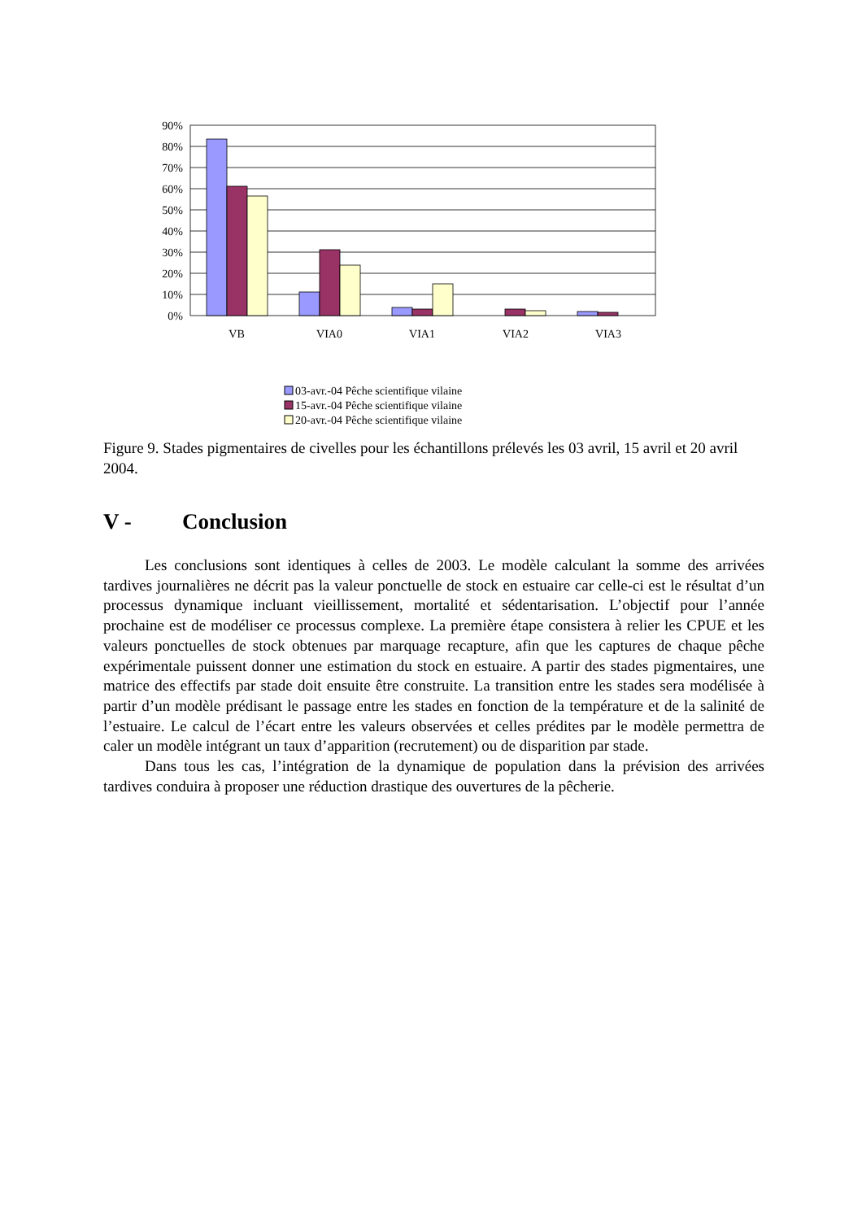90%
80%
70%
60%
50%
40%
30%
20%
10%
0%
VB
VIA0
VIA1
VIA2
VIA3
03-avr.-04 Pêche scientifique vilaine
15-avr.-04 Pêche scientifique vilaine
20-avr.-04 Pêche scientifique vilaine
Figure 9. Stades pigmentaires de civelles pour les échantillons prélevés les 03 avril, 15 avril et 20 avril 2004.
V - Conclusion
Les conclusions sont identiques à celles de 2003. Le modèle calculant la somme des arrivées tardives journalières ne décrit pas la valeur ponctuelle de stock en estuaire car celle-ci est le résultat d’un processus dynamique incluant vieillissement, mortalité et sédentarisation. L’objectif pour l’année prochaine est de modéliser ce processus complexe. La première étape consistera à relier les CPUE et les valeurs ponctuelles de stock obtenues par marquage recapture, afin que les captures de chaque pêche expérimentale puissent donner une estimation du stock en estuaire. A partir des stades pigmentaires, une matrice des effectifs par stade doit ensuite être construite. La transition entre les stades sera modélisée à partir d’un modèle prédisant le passage entre les stades en fonction de la température et de la salinité de l’estuaire. Le calcul de l’écart entre les valeurs observées et celles prédites par le modèle permettra de caler un modèle intégrant un taux d’apparition (recrutement) ou de disparition par stade.
Dans tous les cas, l’intégration de la dynamique de population dans la prévision des arrivées tardives conduira à proposer une réduction drastique des ouvertures de la pêcherie.